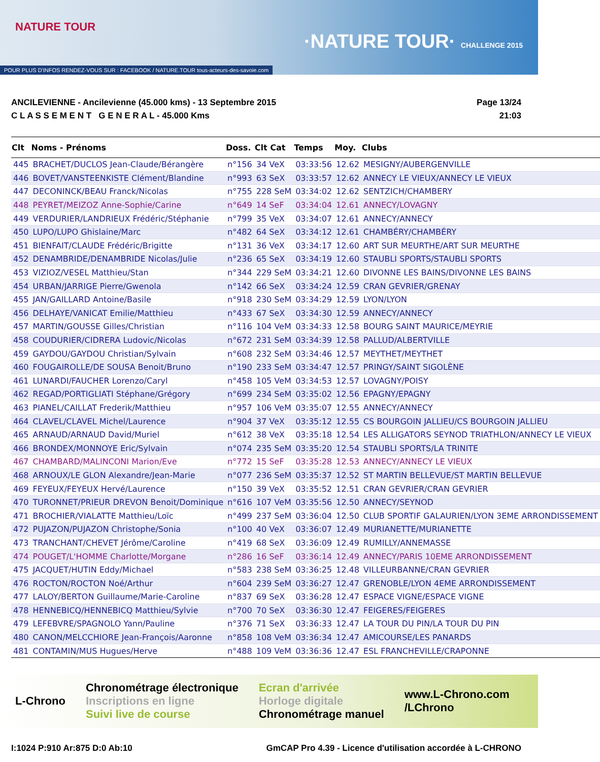NATURE TOUR
·NATURE TOUR· CHALLENGE 2015
POUR PLUS D'INFOS RENDEZ-VOUS SUR : FACEBOOK / NATURE.TOUR tous-acteurs-des-savoie.com
ANCILEVIENNE - Ancilevienne (45.000 kms) - 13 Septembre 2015
C L A S S E M E N T G E N E R A L - 45.000 Kms
Page 13/24
21:03
| Clt | Noms - Prénoms | Doss. | Clt Cat | Temps | Moy. | Clubs |
| --- | --- | --- | --- | --- | --- | --- |
| 445 | BRACHET/DUCLOS Jean-Claude/Bérangère | n°156 | 34 VeX | 03:33:56 | 12.62 | MESIGNY/AUBERGENVILLE |
| 446 | BOVET/VANSTEENKISTE Clément/Blandine | n°993 | 63 SeX | 03:33:57 | 12.62 | ANNECY LE VIEUX/ANNECY LE VIEUX |
| 447 | DECONINCK/BEAU Franck/Nicolas | n°755 | 228 SeM | 03:34:02 | 12.62 | SENTZICH/CHAMBERY |
| 448 | PEYRET/MEIZOZ Anne-Sophie/Carine | n°649 | 14 SeF | 03:34:04 | 12.61 | ANNECY/LOVAGNY |
| 449 | VERDURIER/LANDRIEUX Frédéric/Stéphanie | n°799 | 35 VeX | 03:34:07 | 12.61 | ANNECY/ANNECY |
| 450 | LUPO/LUPO Ghislaine/Marc | n°482 | 64 SeX | 03:34:12 | 12.61 | CHAMBÉRY/CHAMBÉRY |
| 451 | BIENFAIT/CLAUDE Frédéric/Brigitte | n°131 | 36 VeX | 03:34:17 | 12.60 | ART SUR MEURTHE/ART SUR MEURTHE |
| 452 | DENAMBRIDE/DENAMBRIDE Nicolas/Julie | n°236 | 65 SeX | 03:34:19 | 12.60 | STAUBLI SPORTS/STAUBLI SPORTS |
| 453 | VIZIOZ/VESEL Matthieu/Stan | n°344 | 229 SeM | 03:34:21 | 12.60 | DIVONNE LES BAINS/DIVONNE LES BAINS |
| 454 | URBAN/JARRIGE Pierre/Gwenola | n°142 | 66 SeX | 03:34:24 | 12.59 | CRAN GEVRIER/GRENAY |
| 455 | JAN/GAILLARD Antoine/Basile | n°918 | 230 SeM | 03:34:29 | 12.59 | LYON/LYON |
| 456 | DELHAYE/VANICAT Emilie/Matthieu | n°433 | 67 SeX | 03:34:30 | 12.59 | ANNECY/ANNECY |
| 457 | MARTIN/GOUSSE Gilles/Christian | n°116 | 104 VeM | 03:34:33 | 12.58 | BOURG SAINT MAURICE/MEYRIE |
| 458 | COUDURIER/CIDRERA Ludovic/Nicolas | n°672 | 231 SeM | 03:34:39 | 12.58 | PALLUD/ALBERTVILLE |
| 459 | GAYDOU/GAYDOU Christian/Sylvain | n°608 | 232 SeM | 03:34:46 | 12.57 | MEYTHET/MEYTHET |
| 460 | FOUGAIROLLE/DE SOUSA Benoit/Bruno | n°190 | 233 SeM | 03:34:47 | 12.57 | PRINGY/SAINT SIGOLÈNE |
| 461 | LUNARDI/FAUCHER Lorenzo/Caryl | n°458 | 105 VeM | 03:34:53 | 12.57 | LOVAGNY/POISY |
| 462 | REGAD/PORTIGLIATI Stéphane/Grégory | n°699 | 234 SeM | 03:35:02 | 12.56 | EPAGNY/EPAGNY |
| 463 | PIANEL/CAILLAT Frederik/Matthieu | n°957 | 106 VeM | 03:35:07 | 12.55 | ANNECY/ANNECY |
| 464 | CLAVEL/CLAVEL Michel/Laurence | n°904 | 37 VeX | 03:35:12 | 12.55 | CS BOURGOIN JALLIEU/CS BOURGOIN JALLIEU |
| 465 | ARNAUD/ARNAUD David/Muriel | n°612 | 38 VeX | 03:35:18 | 12.54 | LES ALLIGATORS SEYNOD TRIATHLON/ANNECY LE VIEUX |
| 466 | BRONDEX/MONNOYE Eric/Sylvain | n°074 | 235 SeM | 03:35:20 | 12.54 | STAUBLI SPORTS/LA TRINITE |
| 467 | CHAMBARD/MALINCONI Marion/Eve | n°772 | 15 SeF | 03:35:28 | 12.53 | ANNECY/ANNECY LE VIEUX |
| 468 | ARNOUX/LE GLON Alexandre/Jean-Marie | n°077 | 236 SeM | 03:35:37 | 12.52 | ST MARTIN BELLEVUE/ST MARTIN BELLEVUE |
| 469 | FEYEUX/FEYEUX Hervé/Laurence | n°150 | 39 VeX | 03:35:52 | 12.51 | CRAN GEVRIER/CRAN GEVRIER |
| 470 | TURONNET/PRIEUR DREVON Benoit/Dominique | n°616 | 107 VeM | 03:35:56 | 12.50 | ANNECY/SEYNOD |
| 471 | BROCHIER/VIALATTE Matthieu/Loïc | n°499 | 237 SeM | 03:36:04 | 12.50 | CLUB SPORTIF GALAURIEN/LYON 3EME ARRONDISSEMENT |
| 472 | PUJAZON/PUJAZON Christophe/Sonia | n°100 | 40 VeX | 03:36:07 | 12.49 | MURIANETTE/MURIANETTE |
| 473 | TRANCHANT/CHEVET Jérôme/Caroline | n°419 | 68 SeX | 03:36:09 | 12.49 | RUMILLY/ANNEMASSE |
| 474 | POUGET/L'HOMME Charlotte/Morgane | n°286 | 16 SeF | 03:36:14 | 12.49 | ANNECY/PARIS 10EME ARRONDISSEMENT |
| 475 | JACQUET/HUTIN Eddy/Michael | n°583 | 238 SeM | 03:36:25 | 12.48 | VILLEURBANNE/CRAN GEVRIER |
| 476 | ROCTON/ROCTON Noé/Arthur | n°604 | 239 SeM | 03:36:27 | 12.47 | GRENOBLE/LYON 4EME ARRONDISSEMENT |
| 477 | LALOY/BERTON Guillaume/Marie-Caroline | n°837 | 69 SeX | 03:36:28 | 12.47 | ESPACE VIGNE/ESPACE VIGNE |
| 478 | HENNEBICQ/HENNEBICQ Matthieu/Sylvie | n°700 | 70 SeX | 03:36:30 | 12.47 | FEIGERES/FEIGERES |
| 479 | LEFEBVRE/SPAGNOLO Yann/Pauline | n°376 | 71 SeX | 03:36:33 | 12.47 | LA TOUR DU PIN/LA TOUR DU PIN |
| 480 | CANON/MELCCHIORE Jean-François/Aaronne | n°858 | 108 VeM | 03:36:34 | 12.47 | AMICOURSE/LES PANARDS |
| 481 | CONTAMIN/MUS Hugues/Herve | n°488 | 109 VeM | 03:36:36 | 12.47 | ESL FRANCHEVILLE/CRAPONNE |
L-Chrono
Chronométrage électronique
Inscriptions en ligne
Suivi live de course
Ecran d'arrivée
Horloge digitale
Chronométrage manuel
www.L-Chrono.com
/LChrono
I:1024 P:910 Ar:875 D:0 Ab:10 GmCAP Pro 4.39 - Licence d'utilisation accordée à L-CHRONO